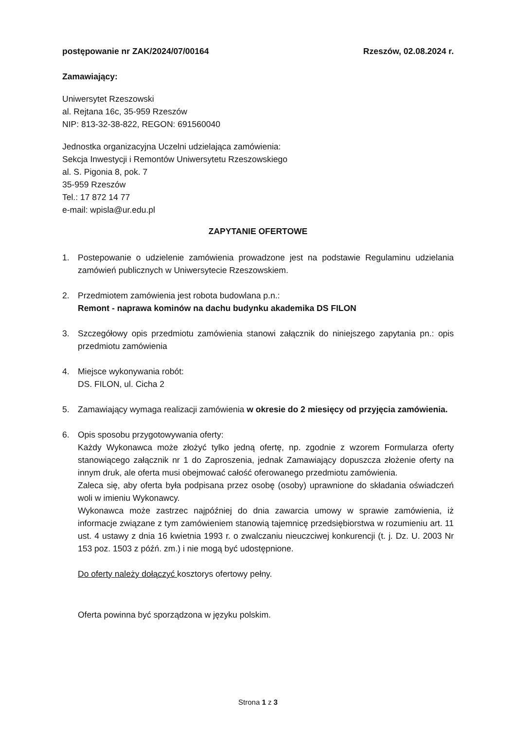postępowanie nr ZAK/2024/07/00164 Rzeszów, 02.08.2024 r.
Zamawiający:
Uniwersytet Rzeszowski
al. Rejtana 16c, 35-959 Rzeszów
NIP: 813-32-38-822, REGON: 691560040
Jednostka organizacyjna Uczelni udzielająca zamówienia:
Sekcja Inwestycji i Remontów Uniwersytetu Rzeszowskiego
al. S. Pigonia 8, pok. 7
35-959 Rzeszów
Tel.: 17 872 14 77
e-mail: wpisla@ur.edu.pl
ZAPYTANIE OFERTOWE
1. Postepowanie o udzielenie zamówienia prowadzone jest na podstawie Regulaminu udzielania zamówień publicznych w Uniwersytecie Rzeszowskiem.
2. Przedmiotem zamówienia jest robota budowlana p.n.:
Remont - naprawa kominów na dachu budynku akademika DS FILON
3. Szczegółowy opis przedmiotu zamówienia stanowi załącznik do niniejszego zapytania pn.: opis przedmiotu zamówienia
4. Miejsce wykonywania robót:
DS. FILON, ul. Cicha 2
5. Zamawiający wymaga realizacji zamówienia w okresie do 2 miesięcy od przyjęcia zamówienia.
6. Opis sposobu przygotowywania oferty:
Każdy Wykonawca może złożyć tylko jedną ofertę, np. zgodnie z wzorem Formularza oferty stanowiącego załącznik nr 1 do Zaproszenia, jednak Zamawiający dopuszcza złożenie oferty na innym druk, ale oferta musi obejmować całość oferowanego przedmiotu zamówienia.
Zaleca się, aby oferta była podpisana przez osobę (osoby) uprawnione do składania oświadczeń woli w imieniu Wykonawcy.
Wykonawca może zastrzec najpóźniej do dnia zawarcia umowy w sprawie zamówienia, iż informacje związane z tym zamówieniem stanowią tajemnicę przedsiębiorstwa w rozumieniu art. 11 ust. 4 ustawy z dnia 16 kwietnia 1993 r. o zwalczaniu nieuczciwej konkurencji (t. j. Dz. U. 2003 Nr 153 poz. 1503 z późń. zm.) i nie mogą być udostępnione.
Do oferty należy dołączyć kosztorys ofertowy pełny.
Oferta powinna być sporządzona w języku polskim.
Strona 1 z 3